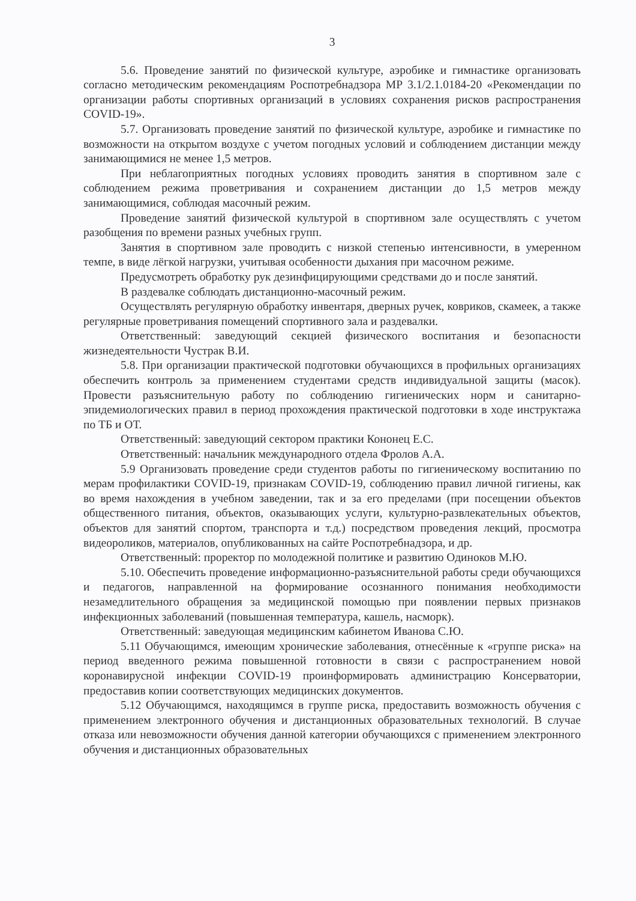3
5.6. Проведение занятий по физической культуре, аэробике и гимнастике организовать согласно методическим рекомендациям Роспотребнадзора МР 3.1/2.1.0184-20 «Рекомендации по организации работы спортивных организаций в условиях сохранения рисков распространения COVID-19».
5.7. Организовать проведение занятий по физической культуре, аэробике и гимнастике по возможности на открытом воздухе с учетом погодных условий и соблюдением дистанции между занимающимися не менее 1,5 метров.
При неблагоприятных погодных условиях проводить занятия в спортивном зале с соблюдением режима проветривания и сохранением дистанции до 1,5 метров между занимающимися, соблюдая масочный режим.
Проведение занятий физической культурой в спортивном зале осуществлять с учетом разобщения по времени разных учебных групп.
Занятия в спортивном зале проводить с низкой степенью интенсивности, в умеренном темпе, в виде лёгкой нагрузки, учитывая особенности дыхания при масочном режиме.
Предусмотреть обработку рук дезинфицирующими средствами до и после занятий.
В раздевалке соблюдать дистанционно-масочный режим.
Осуществлять регулярную обработку инвентаря, дверных ручек, ковриков, скамеек, а также регулярные проветривания помещений спортивного зала и раздевалки.
Ответственный: заведующий секцией физического воспитания и безопасности жизнедеятельности Чустрак В.И.
5.8. При организации практической подготовки обучающихся в профильных организациях обеспечить контроль за применением студентами средств индивидуальной защиты (масок). Провести разъяснительную работу по соблюдению гигиенических норм и санитарно-эпидемиологических правил в период прохождения практической подготовки в ходе инструктажа по ТБ и ОТ.
Ответственный: заведующий сектором практики Кононец Е.С.
Ответственный: начальник международного отдела Фролов А.А.
5.9 Организовать проведение среди студентов работы по гигиеническому воспитанию по мерам профилактики COVID-19, признакам COVID-19, соблюдению правил личной гигиены, как во время нахождения в учебном заведении, так и за его пределами (при посещении объектов общественного питания, объектов, оказывающих услуги, культурно-развлекательных объектов, объектов для занятий спортом, транспорта и т.д.) посредством проведения лекций, просмотра видеороликов, материалов, опубликованных на сайте Роспотребнадзора, и др.
Ответственный: проректор по молодежной политике и развитию Одиноков М.Ю.
5.10. Обеспечить проведение информационно-разъяснительной работы среди обучающихся и педагогов, направленной на формирование осознанного понимания необходимости незамедлительного обращения за медицинской помощью при появлении первых признаков инфекционных заболеваний (повышенная температура, кашель, насморк).
Ответственный: заведующая медицинским кабинетом Иванова С.Ю.
5.11 Обучающимся, имеющим хронические заболевания, отнесённые к «группе риска» на период введенного режима повышенной готовности в связи с распространением новой коронавирусной инфекции COVID-19 проинформировать администрацию Консерватории, предоставив копии соответствующих медицинских документов.
5.12 Обучающимся, находящимся в группе риска, предоставить возможность обучения с применением электронного обучения и дистанционных образовательных технологий. В случае отказа или невозможности обучения данной категории обучающихся с применением электронного обучения и дистанционных образовательных